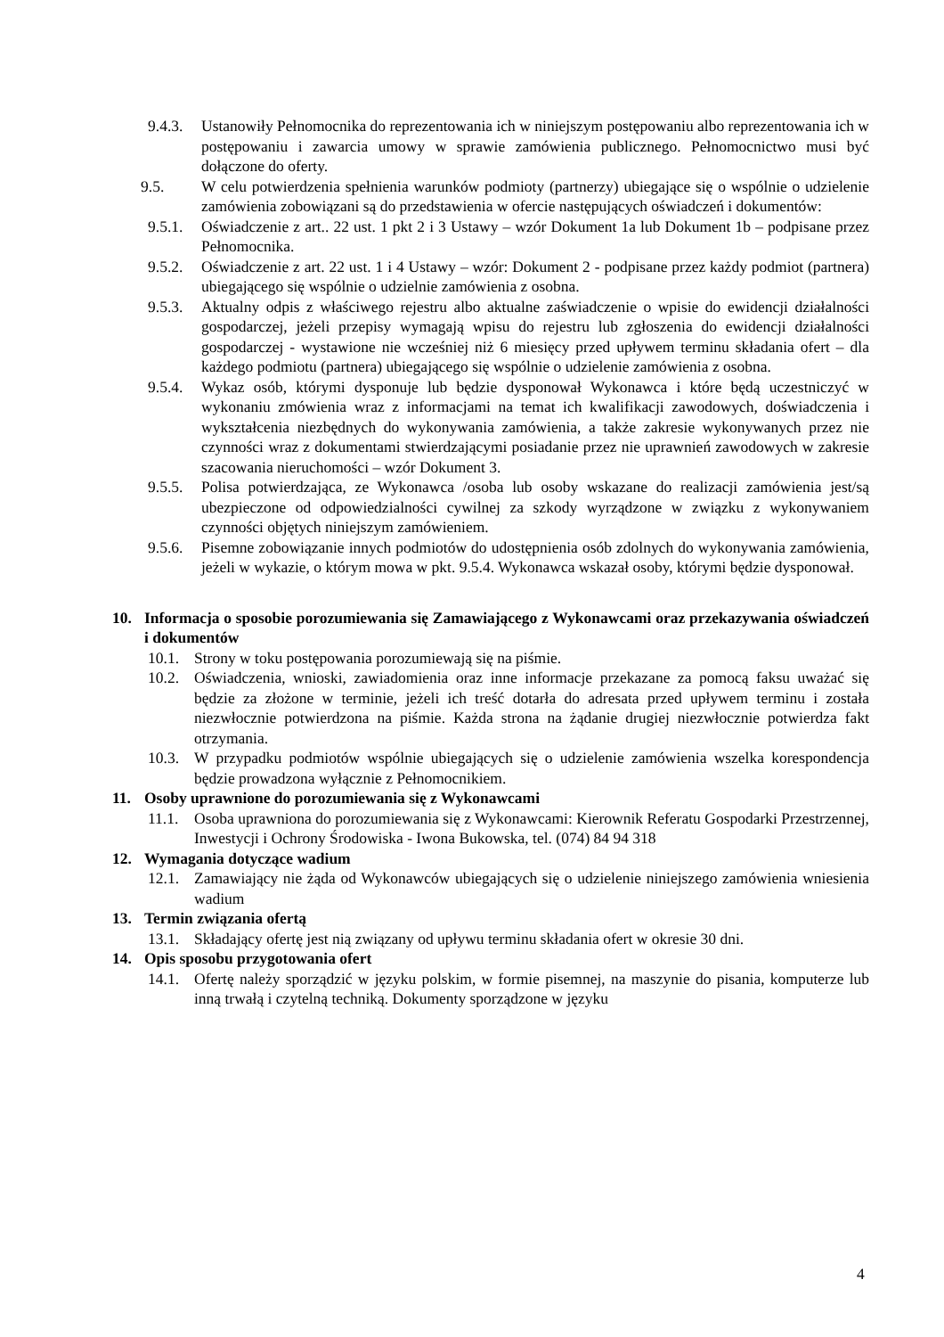9.4.3. Ustanowiły Pełnomocnika do reprezentowania ich w niniejszym postępowaniu albo reprezentowania ich w postępowaniu i zawarcia umowy w sprawie zamówienia publicznego. Pełnomocnictwo musi być dołączone do oferty.
9.5. W celu potwierdzenia spełnienia warunków podmioty (partnerzy) ubiegające się o wspólnie o udzielenie zamówienia zobowiązani są do przedstawienia w ofercie następujących oświadczeń i dokumentów:
9.5.1. Oświadczenie z art.. 22 ust. 1 pkt 2 i 3 Ustawy – wzór Dokument 1a lub Dokument 1b – podpisane przez Pełnomocnika.
9.5.2. Oświadczenie z art. 22 ust. 1 i 4 Ustawy – wzór: Dokument 2 - podpisane przez każdy podmiot (partnera) ubiegającego się wspólnie o udzielnie zamówienia z osobna.
9.5.3. Aktualny odpis z właściwego rejestru albo aktualne zaświadczenie o wpisie do ewidencji działalności gospodarczej, jeżeli przepisy wymagają wpisu do rejestru lub zgłoszenia do ewidencji działalności gospodarczej - wystawione nie wcześniej niż 6 miesięcy przed upływem terminu składania ofert – dla każdego podmiotu (partnera) ubiegającego się wspólnie o udzielenie zamówienia z osobna.
9.5.4. Wykaz osób, którymi dysponuje lub będzie dysponował Wykonawca i które będą uczestniczyć w wykonaniu zmówienia wraz z informacjami na temat ich kwalifikacji zawodowych, doświadczenia i wykształcenia niezbędnych do wykonywania zamówienia, a także zakresie wykonywanych przez nie czynności wraz z dokumentami stwierdzającymi posiadanie przez nie uprawnień zawodowych w zakresie szacowania nieruchomości – wzór Dokument 3.
9.5.5. Polisa potwierdzająca, ze Wykonawca /osoba lub osoby wskazane do realizacji zamówienia jest/są ubezpieczone od odpowiedzialności cywilnej za szkody wyrządzone w związku z wykonywaniem czynności objętych niniejszym zamówieniem.
9.5.6. Pisemne zobowiązanie innych podmiotów do udostępnienia osób zdolnych do wykonywania zamówienia, jeżeli w wykazie, o którym mowa w pkt. 9.5.4. Wykonawca wskazał osoby, którymi będzie dysponował.
10. Informacja o sposobie porozumiewania się Zamawiającego z Wykonawcami oraz przekazywania oświadczeń i dokumentów
10.1. Strony w toku postępowania porozumiewają się na piśmie.
10.2. Oświadczenia, wnioski, zawiadomienia oraz inne informacje przekazane za pomocą faksu uważać się będzie za złożone w terminie, jeżeli ich treść dotarła do adresata przed upływem terminu i została niezwłocznie potwierdzona na piśmie. Każda strona na żądanie drugiej niezwłocznie potwierdza fakt otrzymania.
10.3. W przypadku podmiotów wspólnie ubiegających się o udzielenie zamówienia wszelka korespondencja będzie prowadzona wyłącznie z Pełnomocnikiem.
11. Osoby uprawnione do porozumiewania się z Wykonawcami
11.1. Osoba uprawniona do porozumiewania się z Wykonawcami: Kierownik Referatu Gospodarki Przestrzennej, Inwestycji i Ochrony Środowiska - Iwona Bukowska, tel. (074) 84 94 318
12. Wymagania dotyczące wadium
12.1. Zamawiający nie żąda od Wykonawców ubiegających się o udzielenie niniejszego zamówienia wniesienia wadium
13. Termin związania ofertą
13.1. Składający ofertę jest nią związany od upływu terminu składania ofert w okresie 30 dni.
14. Opis sposobu przygotowania ofert
14.1. Ofertę należy sporządzić w języku polskim, w formie pisemnej, na maszynie do pisania, komputerze lub inną trwałą i czytelną techniką. Dokumenty sporządzone w języku
4